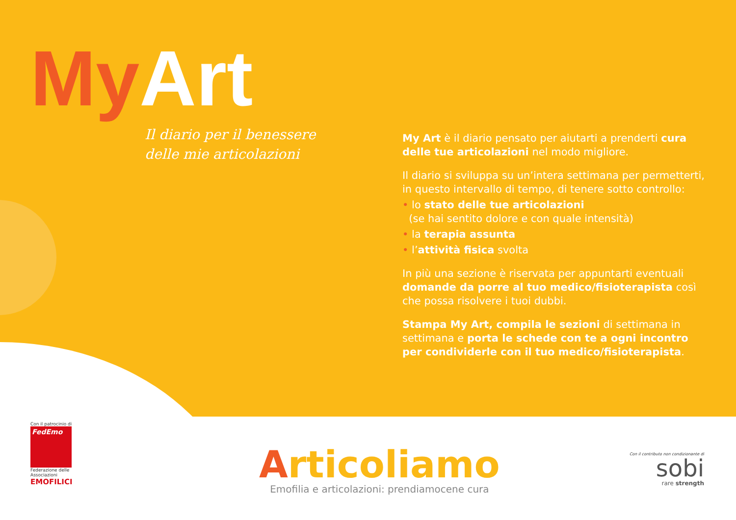My Art
Il diario per il benessere
delle mie articolazioni
My Art è il diario pensato per aiutarti a prenderti cura delle tue articolazioni nel modo migliore.
Il diario si sviluppa su un’intera settimana per permetterti, in questo intervallo di tempo, di tenere sotto controllo:
• lo stato delle tue articolazioni
(se hai sentito dolore e con quale intensità)
• la terapia assunta
• l’attività fisica svolta
In più una sezione è riservata per appuntarti eventuali domande da porre al tuo medico/fisioterapista così che possa risolvere i tuoi dubbi.
Stampa My Art, compila le sezioni di settimana in settimana e porta le schede con te a ogni incontro per condividerle con il tuo medico/fisioterapista.
Con il patrocinio di
FedEmo
Federazione delle Associazioni
EMOFILICI
Articoliamo
Emofilia e articolazioni: prendiamocene cura
Con il contributo non condizionante di
sobi
rare strength